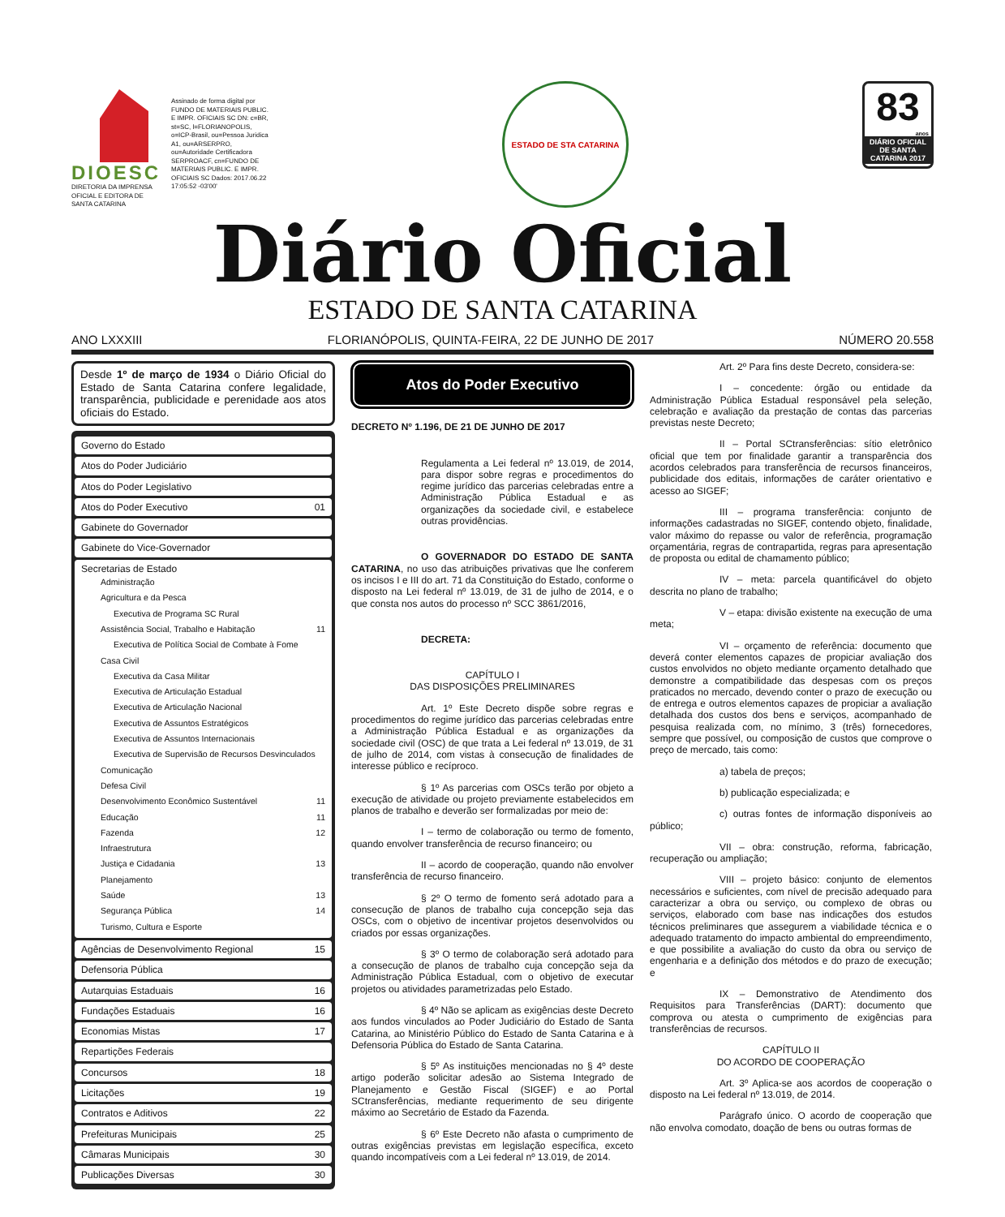DIOESC
DIRETORIA DA IMPRENSA OFICIAL E EDITORA DE SANTA CATARINA
Assinado de forma digital por FUNDO DE MATERIAIS PUBLIC. E IMPR. OFICIAIS SC DN: c=BR, st=SC, l=FLORIANOPOLIS, o=ICP-Brasil, ou=Pessoa Juridica A1, ou=ARSERPRO, ou=Autoridade Certificadora SERPROACF, cn=FUNDO DE MATERIAIS PUBLIC. E IMPR. OFICIAIS SC Dados: 2017.06.22 17:05:52 -03'00'
ESTADO DE STA CATARINA
83
anos
DIÁRIO OFICIAL DE SANTA CATARINA 2017
Diário Oficial
ESTADO DE SANTA CATARINA
ANO LXXXIII FLORIANÓPOLIS, QUINTA-FEIRA, 22 DE JUNHO DE 2017 NÚMERO 20.558
Desde 1º de março de 1934 o Diário Oficial do Estado de Santa Catarina confere legalidade, transparência, publicidade e perenidade aos atos oficiais do Estado.
Governo do Estado
Atos do Poder Judiciário
Atos do Poder Legislativo
Atos do Poder Executivo 01
Gabinete do Governador
Gabinete do Vice-Governador
Secretarias de Estado
Administração
Agricultura e da Pesca
Executiva de Programa SC Rural
Assistência Social, Trabalho e Habitação 11
Executiva de Política Social de Combate à Fome
Casa Civil
Executiva da Casa Militar
Executiva de Articulação Estadual
Executiva de Articulação Nacional
Executiva de Assuntos Estratégicos
Executiva de Assuntos Internacionais
Executiva de Supervisão de Recursos Desvinculados
Comunicação
Defesa Civil
Desenvolvimento Econômico Sustentável 11
Educação 11
Fazenda 12
Infraestrutura
Justiça e Cidadania 13
Planejamento
Saúde 13
Segurança Pública 14
Turismo, Cultura e Esporte
Agências de Desenvolvimento Regional 15
Defensoria Pública
Autarquias Estaduais 16
Fundações Estaduais 16
Economias Mistas 17
Repartições Federais
Concursos 18
Licitações 19
Contratos e Aditivos 22
Prefeituras Municipais 25
Câmaras Municipais 30
Publicações Diversas 30
Atos do Poder Executivo
DECRETO Nº 1.196, DE 21 DE JUNHO DE 2017
Regulamenta a Lei federal nº 13.019, de 2014, para dispor sobre regras e procedimentos do regime jurídico das parcerias celebradas entre a Administração Pública Estadual e as organizações da sociedade civil, e estabelece outras providências.
O GOVERNADOR DO ESTADO DE SANTA CATARINA, no uso das atribuições privativas que lhe conferem os incisos I e III do art. 71 da Constituição do Estado, conforme o disposto na Lei federal nº 13.019, de 31 de julho de 2014, e o que consta nos autos do processo nº SCC 3861/2016,
DECRETA:
CAPÍTULO I
DAS DISPOSIÇÕES PRELIMINARES
Art. 1º Este Decreto dispõe sobre regras e procedimentos do regime jurídico das parcerias celebradas entre a Administração Pública Estadual e as organizações da sociedade civil (OSC) de que trata a Lei federal nº 13.019, de 31 de julho de 2014, com vistas à consecução de finalidades de interesse público e recíproco.
§ 1º As parcerias com OSCs terão por objeto a execução de atividade ou projeto previamente estabelecidos em planos de trabalho e deverão ser formalizadas por meio de:
I – termo de colaboração ou termo de fomento, quando envolver transferência de recurso financeiro; ou
II – acordo de cooperação, quando não envolver transferência de recurso financeiro.
§ 2º O termo de fomento será adotado para a consecução de planos de trabalho cuja concepção seja das OSCs, com o objetivo de incentivar projetos desenvolvidos ou criados por essas organizações.
§ 3º O termo de colaboração será adotado para a consecução de planos de trabalho cuja concepção seja da Administração Pública Estadual, com o objetivo de executar projetos ou atividades parametrizadas pelo Estado.
§ 4º Não se aplicam as exigências deste Decreto aos fundos vinculados ao Poder Judiciário do Estado de Santa Catarina, ao Ministério Público do Estado de Santa Catarina e à Defensoria Pública do Estado de Santa Catarina.
§ 5º As instituições mencionadas no § 4º deste artigo poderão solicitar adesão ao Sistema Integrado de Planejamento e Gestão Fiscal (SIGEF) e ao Portal SCtransferências, mediante requerimento de seu dirigente máximo ao Secretário de Estado da Fazenda.
§ 6º Este Decreto não afasta o cumprimento de outras exigências previstas em legislação específica, exceto quando incompatíveis com a Lei federal nº 13.019, de 2014.
Art. 2º Para fins deste Decreto, considera-se:
I – concedente: órgão ou entidade da Administração Pública Estadual responsável pela seleção, celebração e avaliação da prestação de contas das parcerias previstas neste Decreto;
II – Portal SCtransferências: sítio eletrônico oficial que tem por finalidade garantir a transparência dos acordos celebrados para transferência de recursos financeiros, publicidade dos editais, informações de caráter orientativo e acesso ao SIGEF;
III – programa transferência: conjunto de informações cadastradas no SIGEF, contendo objeto, finalidade, valor máximo do repasse ou valor de referência, programação orçamentária, regras de contrapartida, regras para apresentação de proposta ou edital de chamamento público;
IV – meta: parcela quantificável do objeto descrita no plano de trabalho;
V – etapa: divisão existente na execução de uma meta;
VI – orçamento de referência: documento que deverá conter elementos capazes de propiciar avaliação dos custos envolvidos no objeto mediante orçamento detalhado que demonstre a compatibilidade das despesas com os preços praticados no mercado, devendo conter o prazo de execução ou de entrega e outros elementos capazes de propiciar a avaliação detalhada dos custos dos bens e serviços, acompanhado de pesquisa realizada com, no mínimo, 3 (três) fornecedores, sempre que possível, ou composição de custos que comprove o preço de mercado, tais como:
a) tabela de preços;
b) publicação especializada; e
c) outras fontes de informação disponíveis ao público;
VII – obra: construção, reforma, fabricação, recuperação ou ampliação;
VIII – projeto básico: conjunto de elementos necessários e suficientes, com nível de precisão adequado para caracterizar a obra ou serviço, ou complexo de obras ou serviços, elaborado com base nas indicações dos estudos técnicos preliminares que assegurem a viabilidade técnica e o adequado tratamento do impacto ambiental do empreendimento, e que possibilite a avaliação do custo da obra ou serviço de engenharia e a definição dos métodos e do prazo de execução; e
IX – Demonstrativo de Atendimento dos Requisitos para Transferências (DART): documento que comprova ou atesta o cumprimento de exigências para transferências de recursos.
CAPÍTULO II
DO ACORDO DE COOPERAÇÃO
Art. 3º Aplica-se aos acordos de cooperação o disposto na Lei federal nº 13.019, de 2014.
Parágrafo único. O acordo de cooperação que não envolva comodato, doação de bens ou outras formas de